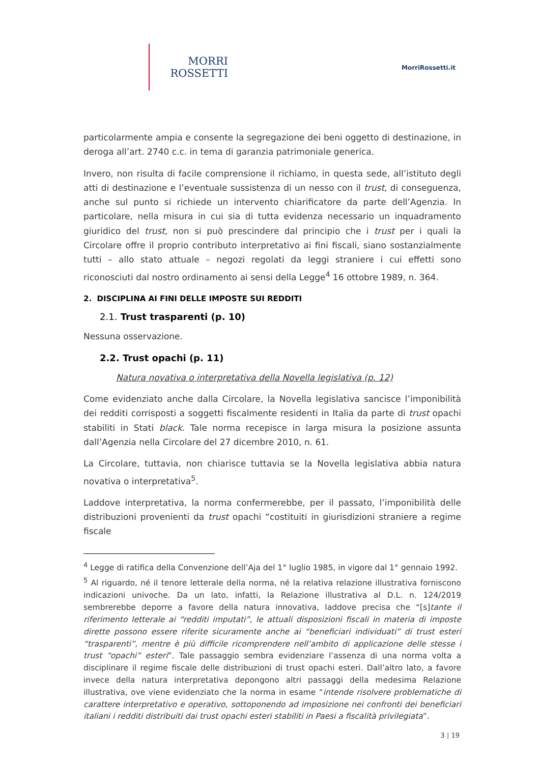MORRI
ROSSETTI
MorriRossetti.it
particolarmente ampia e consente la segregazione dei beni oggetto di destinazione, in deroga all’art. 2740 c.c. in tema di garanzia patrimoniale generica.
Invero, non risulta di facile comprensione il richiamo, in questa sede, all’istituto degli atti di destinazione e l’eventuale sussistenza di un nesso con il trust, di conseguenza, anche sul punto si richiede un intervento chiarificatore da parte dell’Agenzia. In particolare, nella misura in cui sia di tutta evidenza necessario un inquadramento giuridico del trust, non si può prescindere dal principio che i trust per i quali la Circolare offre il proprio contributo interpretativo ai fini fiscali, siano sostanzialmente tutti – allo stato attuale – negozi regolati da leggi straniere i cui effetti sono riconosciuti dal nostro ordinamento ai sensi della Legge<sup>4</sup> 16 ottobre 1989, n. 364.
2. DISCIPLINA AI FINI DELLE IMPOSTE SUI REDDITI
2.1. Trust trasparenti (p. 10)
Nessuna osservazione.
2.2. Trust opachi (p. 11)
Natura novativa o interpretativa della Novella legislativa (p. 12)
Come evidenziato anche dalla Circolare, la Novella legislativa sancisce l’imponibilità dei redditi corrisposti a soggetti fiscalmente residenti in Italia da parte di trust opachi stabiliti in Stati black. Tale norma recepisce in larga misura la posizione assunta dall’Agenzia nella Circolare del 27 dicembre 2010, n. 61.
La Circolare, tuttavia, non chiarisce tuttavia se la Novella legislativa abbia natura novativa o interpretativa<sup>5</sup>.
Laddove interpretativa, la norma confermerebbe, per il passato, l’imponibilità delle distribuzioni provenienti da trust opachi “costituiti in giurisdizioni straniere a regime fiscale
<sup>4</sup> Legge di ratifica della Convenzione dell’Aja del 1° luglio 1985, in vigore dal 1° gennaio 1992.
<sup>5</sup> Al riguardo, né il tenore letterale della norma, né la relativa relazione illustrativa forniscono indicazioni univoche. Da un lato, infatti, la Relazione illustrativa al D.L. n. 124/2019 sembrerebbe deporre a favore della natura innovativa, laddove precisa che “[s]tante il riferimento letterale ai “redditi imputati”, le attuali disposizioni fiscali in materia di imposte dirette possono essere riferite sicuramente anche ai “beneficiari individuati” di trust esteri “trasparenti”, mentre è più difficile ricomprendere nell’ambito di applicazione delle stesse i trust “opachi” esteri”. Tale passaggio sembra evidenziare l’assenza di una norma volta a disciplinare il regime fiscale delle distribuzioni di trust opachi esteri. Dall’altro lato, a favore invece della natura interpretativa depongono altri passaggi della medesima Relazione illustrativa, ove viene evidenziato che la norma in esame “intende risolvere problematiche di carattere interpretativo e operativo, sottoponendo ad imposizione nei confronti dei beneficiari italiani i redditi distribuiti dai trust opachi esteri stabiliti in Paesi a fiscalità privilegiata”.
3 | 19